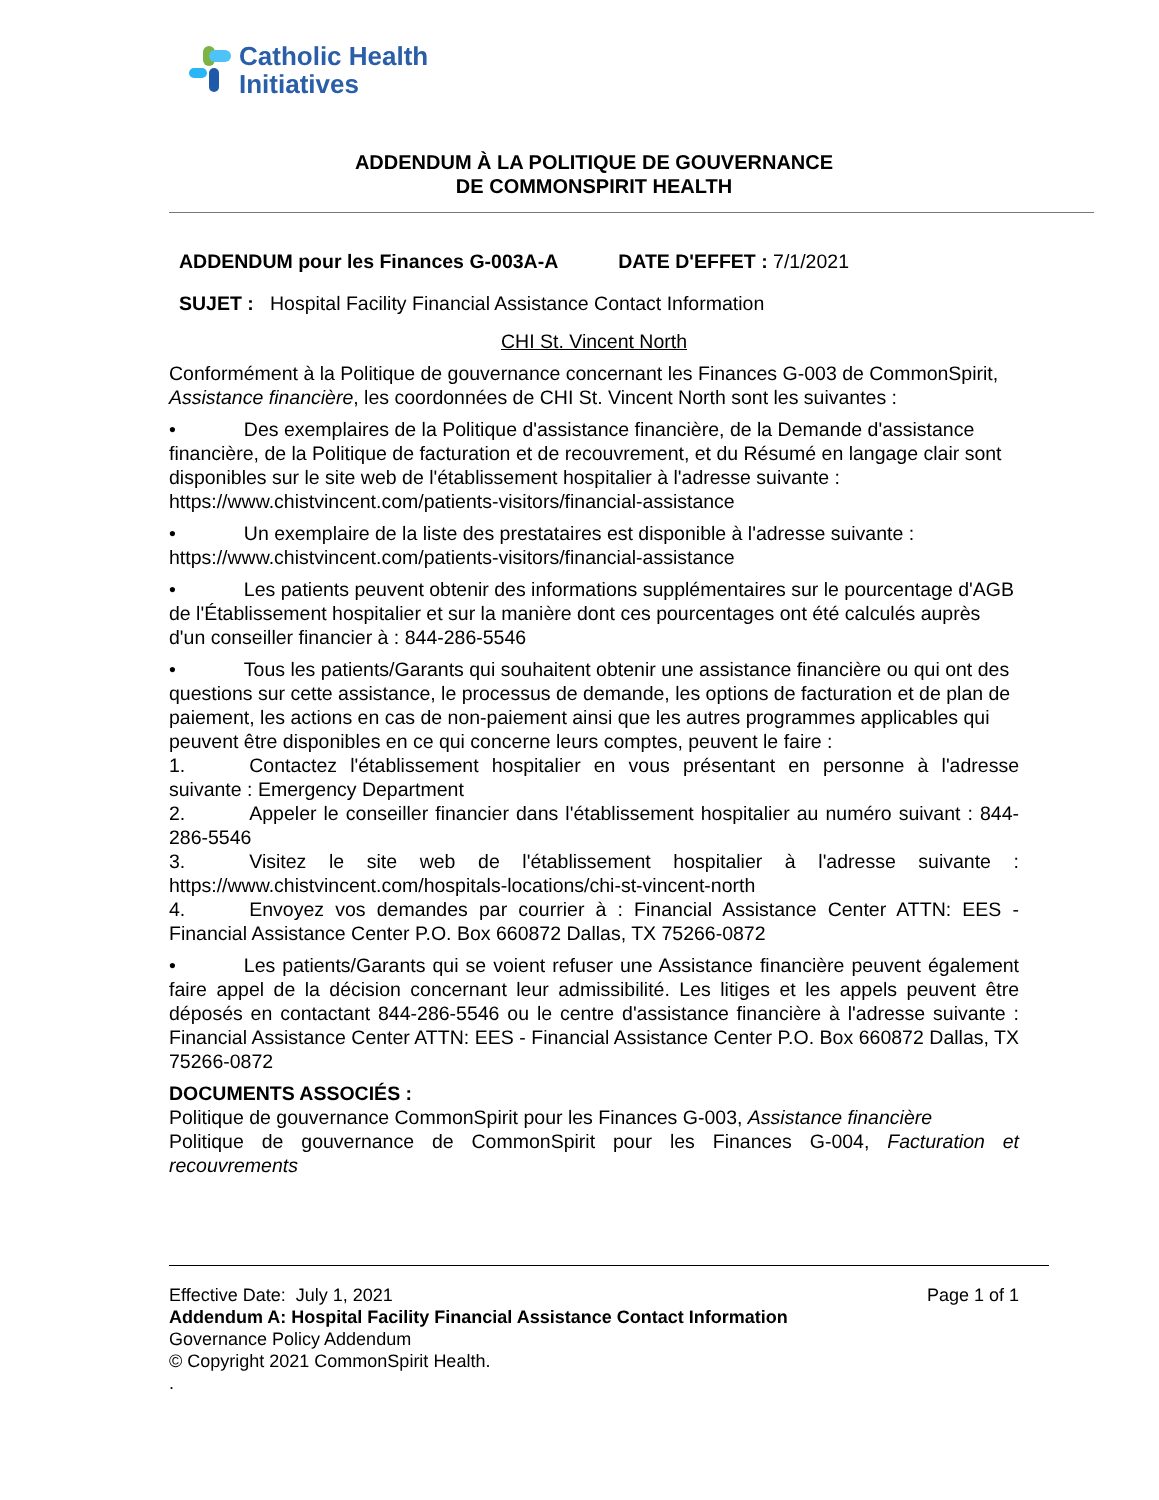Catholic Health
Initiatives
ADDENDUM À LA POLITIQUE DE GOUVERNANCE
DE COMMONSPIRIT HEALTH
ADDENDUM pour les Finances G-003A-A DATE D'EFFET : 7/1/2021
SUJET : Hospital Facility Financial Assistance Contact Information
CHI St. Vincent North
Conformément à la Politique de gouvernance concernant les Finances G-003 de CommonSpirit, Assistance financière, les coordonnées de CHI St. Vincent North sont les suivantes :
• Des exemplaires de la Politique d'assistance financière, de la Demande d'assistance financière, de la Politique de facturation et de recouvrement, et du Résumé en langage clair sont disponibles sur le site web de l'établissement hospitalier à l'adresse suivante : https://www.chistvincent.com/patients-visitors/financial-assistance
• Un exemplaire de la liste des prestataires est disponible à l'adresse suivante : https://www.chistvincent.com/patients-visitors/financial-assistance
• Les patients peuvent obtenir des informations supplémentaires sur le pourcentage d'AGB de l'Établissement hospitalier et sur la manière dont ces pourcentages ont été calculés auprès d'un conseiller financier à : 844-286-5546
• Tous les patients/Garants qui souhaitent obtenir une assistance financière ou qui ont des questions sur cette assistance, le processus de demande, les options de facturation et de plan de paiement, les actions en cas de non-paiement ainsi que les autres programmes applicables qui peuvent être disponibles en ce qui concerne leurs comptes, peuvent le faire :
1. Contactez l'établissement hospitalier en vous présentant en personne à l'adresse suivante : Emergency Department
2. Appeler le conseiller financier dans l'établissement hospitalier au numéro suivant : 844-286-5546
3. Visitez le site web de l'établissement hospitalier à l'adresse suivante : https://www.chistvincent.com/hospitals-locations/chi-st-vincent-north
4. Envoyez vos demandes par courrier à : Financial Assistance Center ATTN: EES - Financial Assistance Center P.O. Box 660872 Dallas, TX 75266-0872
• Les patients/Garants qui se voient refuser une Assistance financière peuvent également faire appel de la décision concernant leur admissibilité. Les litiges et les appels peuvent être déposés en contactant 844-286-5546 ou le centre d'assistance financière à l'adresse suivante : Financial Assistance Center ATTN: EES - Financial Assistance Center P.O. Box 660872 Dallas, TX 75266-0872
DOCUMENTS ASSOCIÉS :
Politique de gouvernance CommonSpirit pour les Finances G-003, Assistance financière
Politique de gouvernance de CommonSpirit pour les Finances G-004, Facturation et recouvrements
Effective Date: July 1, 2021 Page 1 of 1
Addendum A: Hospital Facility Financial Assistance Contact Information
Governance Policy Addendum
© Copyright 2021 CommonSpirit Health.
.